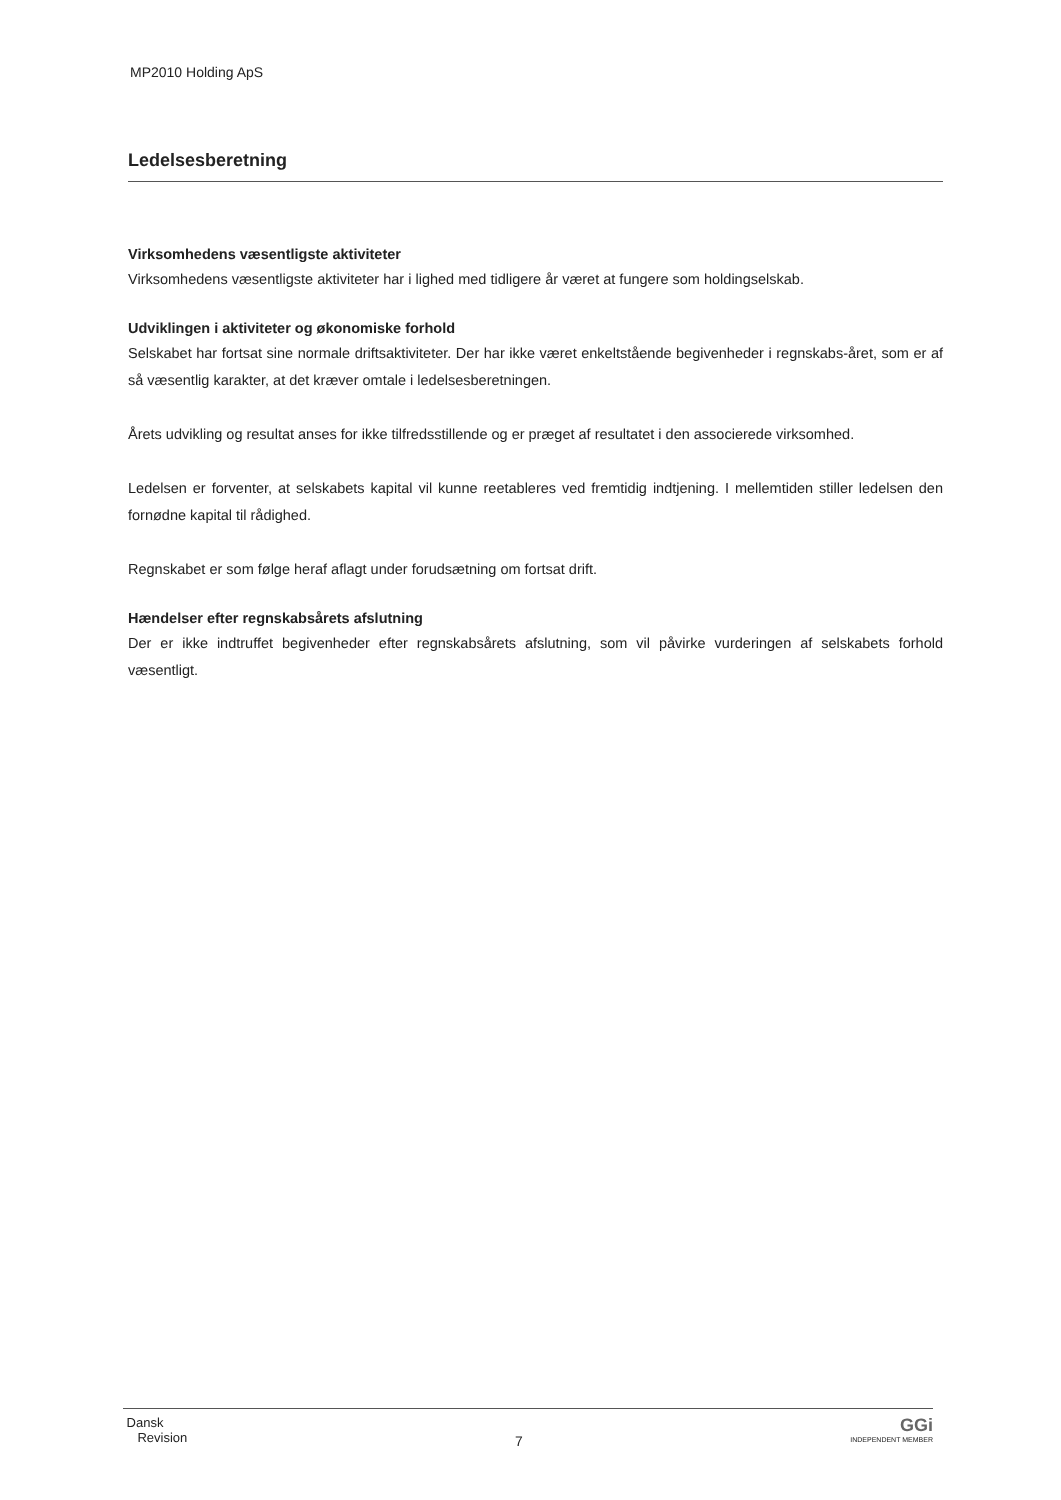MP2010 Holding ApS
Ledelsesberetning
Virksomhedens væsentligste aktiviteter
Virksomhedens væsentligste aktiviteter har i lighed med tidligere år været at fungere som holdingselskab.
Udviklingen i aktiviteter og økonomiske forhold
Selskabet har fortsat sine normale driftsaktiviteter. Der har ikke været enkeltstående begivenheder i regnskabs-året, som er af så væsentlig karakter, at det kræver omtale i ledelsesberetningen.
Årets udvikling og resultat anses for ikke tilfredsstillende og er præget af resultatet i den associerede virksomhed.
Ledelsen er forventer, at selskabets kapital vil kunne reetableres ved fremtidig indtjening. I mellemtiden stiller ledelsen den fornødne kapital til rådighed.
Regnskabet er som følge heraf aflagt under forudsætning om fortsat drift.
Hændelser efter regnskabsårets afslutning
Der er ikke indtruffet begivenheder efter regnskabsårets afslutning, som vil påvirke vurderingen af selskabets forhold væsentligt.
Dansk
Revision
7
GGi
INDEPENDENT MEMBER